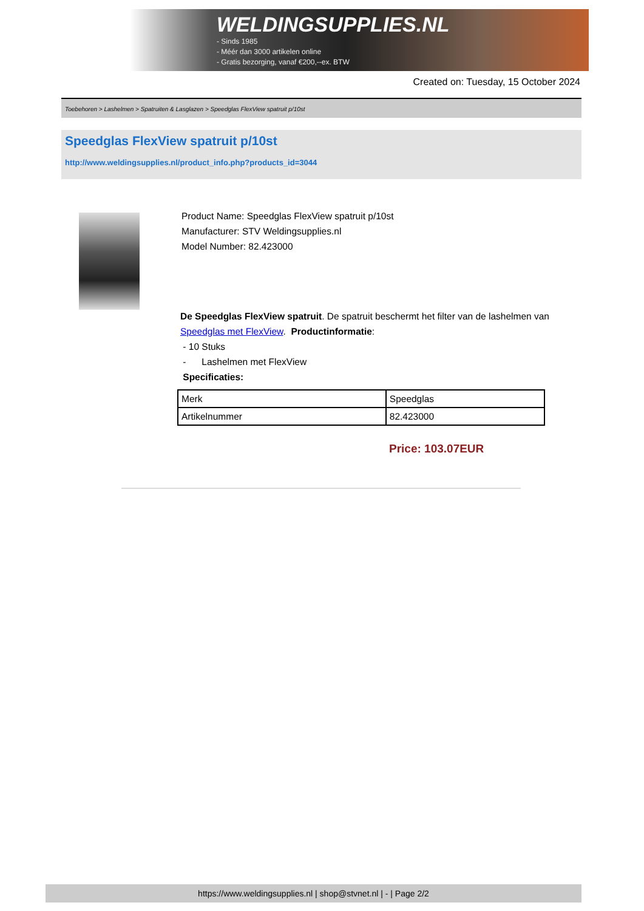WELDINGSUPPLIES.NL
- Sinds 1985
- Méér dan 3000 artikelen online
- Gratis bezorging, vanaf €200,--ex. BTW
Created on: Tuesday, 15 October 2024
Toebehoren > Lashelmen > Spatruiten & Lasglazen > Speedglas FlexView spatruit p/10st
Speedglas FlexView spatruit p/10st
http://www.weldingsupplies.nl/product_info.php?products_id=3044
Product Name: Speedglas FlexView spatruit p/10st
Manufacturer: STV Weldingsupplies.nl
Model Number: 82.423000
De Speedglas FlexView spatruit. De spatruit beschermt het filter van de lashelmen van Speedglas met FlexView. Productinformatie:
- 10 Stuks
- Lashelmen met FlexView
Specificaties:
| Merk | Speedglas |
| Artikelnummer | 82.423000 |
Price: 103.07EUR
https://www.weldingsupplies.nl | shop@stvnet.nl | - | Page 2/2